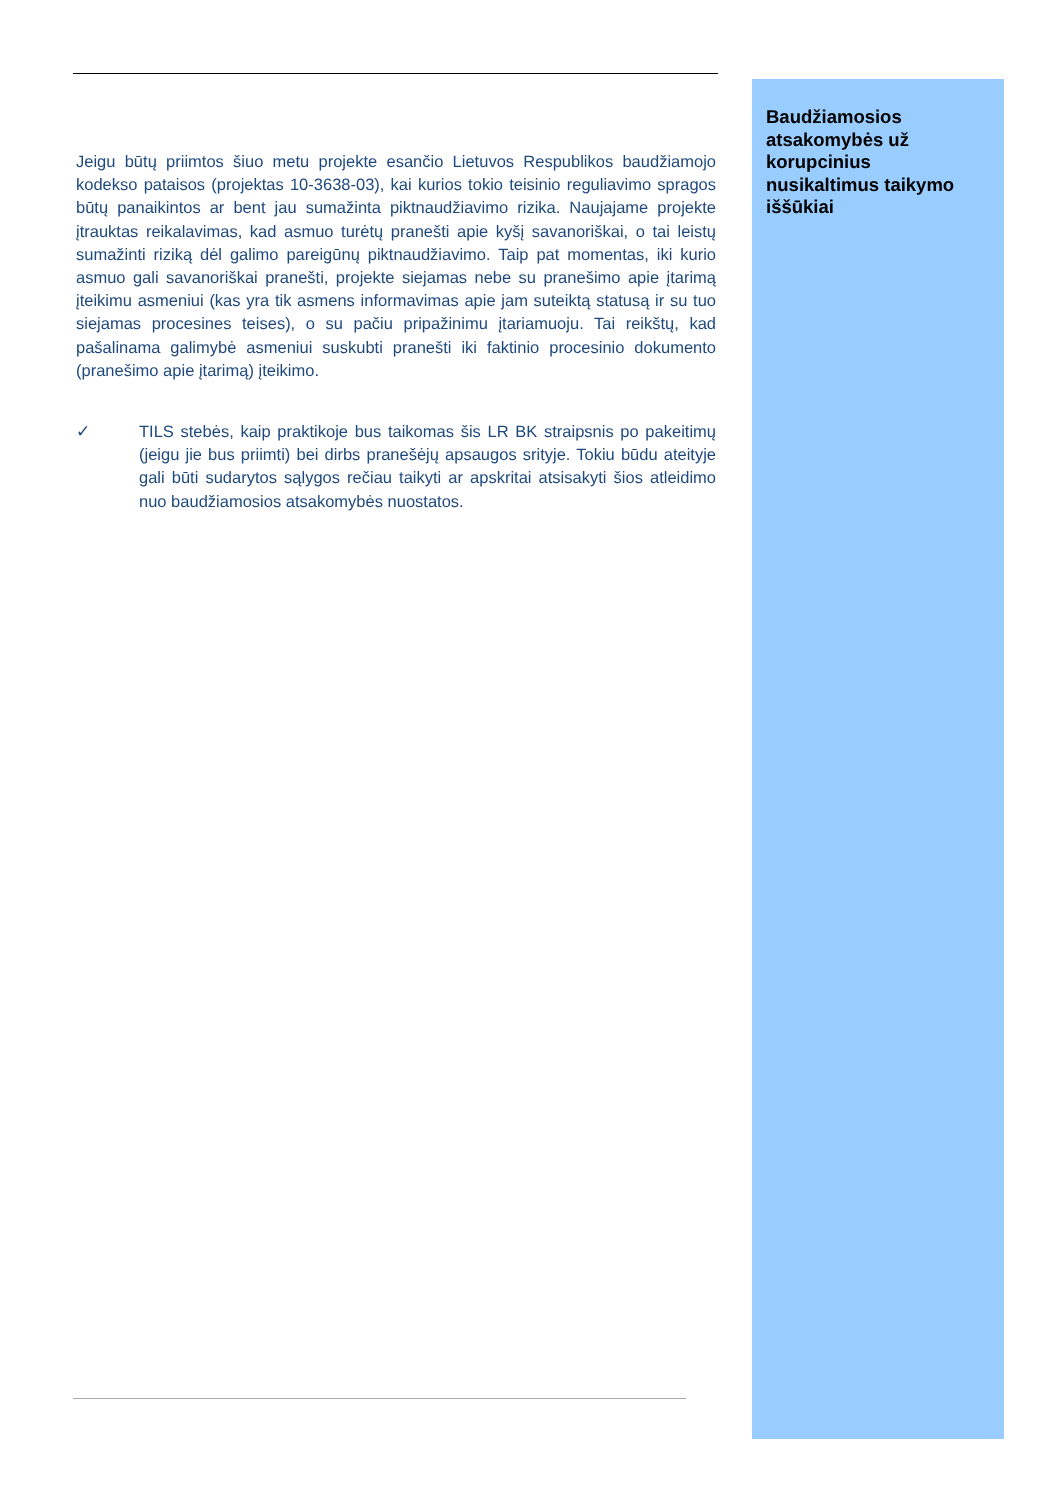Jeigu būtų priimtos šiuo metu projekte esančio Lietuvos Respublikos baudžiamojo kodekso pataisos (projektas 10-3638-03), kai kurios tokio teisinio reguliavimo spragos būtų panaikintos ar bent jau sumažinta piktnaudžiavimo rizika. Naujajame projekte įtrauktas reikalavimas, kad asmuo turėtų pranešti apie kyšį savanoriškai, o tai leistų sumažinti riziką dėl galimo pareigūnų piktnaudžiavimo. Taip pat momentas, iki kurio asmuo gali savanoriškai pranešti, projekte siejamas nebe su pranešimo apie įtarimą įteikimu asmeniui (kas yra tik asmens informavimas apie jam suteiktą statusą ir su tuo siejamas procesines teises), o su pačiu pripažinimu įtariamuoju. Tai reikštų, kad pašalinama galimybė asmeniui suskubti pranešti iki faktinio procesinio dokumento (pranešimo apie įtarimą) įteikimo.
✓ TILS stebės, kaip praktikoje bus taikomas šis LR BK straipsnis po pakeitimų (jeigu jie bus priimti) bei dirbs pranešėjų apsaugos srityje. Tokiu būdu ateityje gali būti sudarytos sąlygos rečiau taikyti ar apskritai atsisakyti šios atleidimo nuo baudžiamosios atsakomybės nuostatos.
Baudžiamosios atsakomybės už korupcinius nusikaltimus taikymo iššūkiai